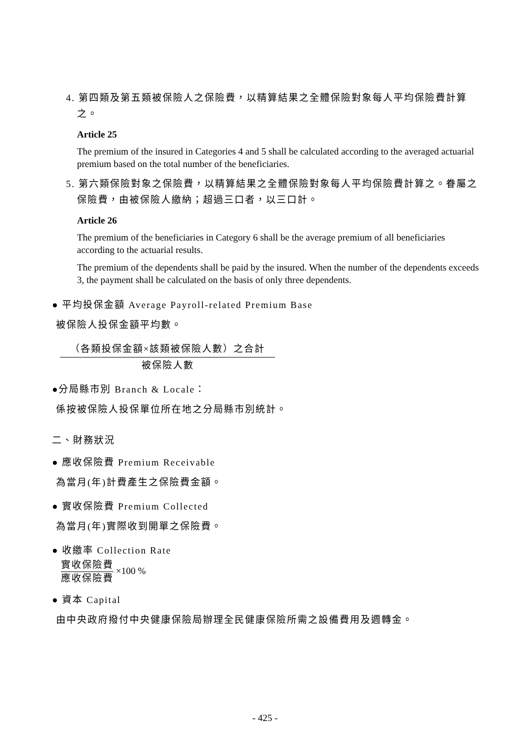4. 第四類及第五類被保險人之保險費，以精算結果之全體保險對象每人平均保險費計算之。
Article 25
The premium of the insured in Categories 4 and 5 shall be calculated according to the averaged actuarial premium based on the total number of the beneficiaries.
5. 第六類保險對象之保險費，以精算結果之全體保險對象每人平均保險費計算之。眷屬之保險費，由被保險人繳納；超過三口者，以三口計。
Article 26
The premium of the beneficiaries in Category 6 shall be the average premium of all beneficiaries according to the actuarial results.
The premium of the dependents shall be paid by the insured. When the number of the dependents exceeds 3, the payment shall be calculated on the basis of only three dependents.
● 平均投保金額 Average Payroll-related Premium Base
被保險人投保金額平均數。
（各類投保金額×該類被保險人數）之合計 被保險人數
●分局縣市別 Branch & Locale：
係按被保險人投保單位所在地之分局縣市別統計。
二、財務狀況
● 應收保險費 Premium Receivable
為當月(年)計費產生之保險費金額。
● 實收保險費 Premium Collected
為當月(年)實際收到開單之保險費。
● 收繳率 Collection Rate
實收保險費 應收保險費 ×100 %
● 資本 Capital
由中央政府撥付中央健康保險局辦理全民健康保險所需之設備費用及週轉金。
- 425 -